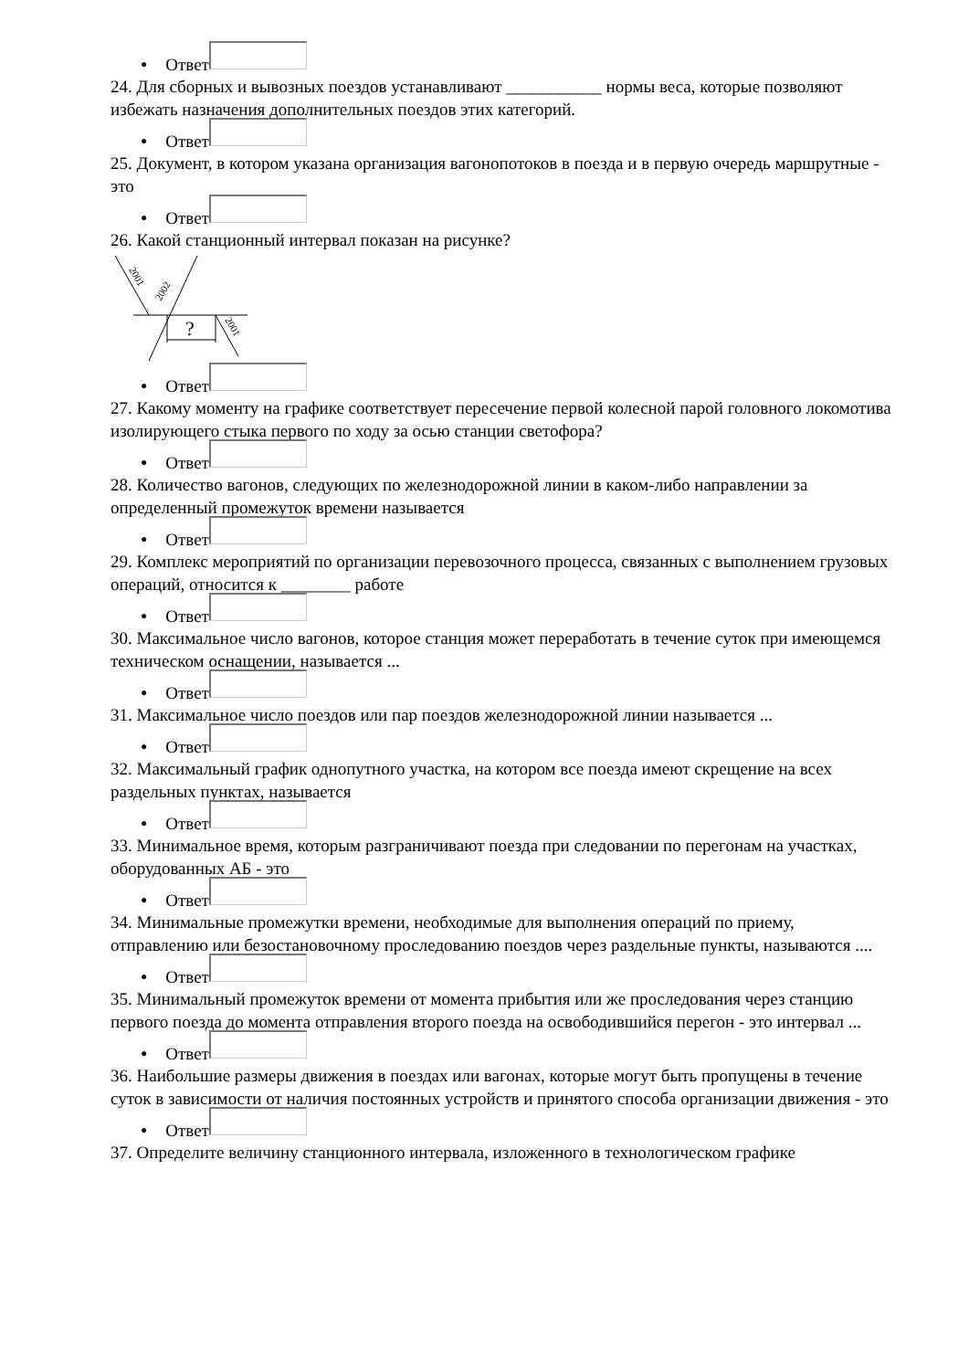● Ответ
24. Для сборных и вывозных поездов устанавливают ___________ нормы веса, которые позволяют избежать назначения дополнительных поездов этих категорий.
● Ответ
25. Документ, в котором указана организация вагонопотоков в поезда и в первую очередь маршрутные - это
● Ответ
26. Какой станционный интервал показан на рисунке?
?
2001
2002
2001
● Ответ
27. Какому моменту на графике соответствует пересечение первой колесной парой головного локомотива изолирующего стыка первого по ходу за осью станции светофора?
● Ответ
28. Количество вагонов, следующих по железнодорожной линии в каком-либо направлении за определенный промежуток времени называется
● Ответ
29. Комплекс мероприятий по организации перевозочного процесса, связанных с выполнением грузовых операций, относится к ________ работе
● Ответ
30. Максимальное число вагонов, которое станция может переработать в течение суток при имеющемся техническом оснащении, называется ...
● Ответ
31. Максимальное число поездов или пар поездов железнодорожной линии называется ...
● Ответ
32. Максимальный график однопутного участка, на котором все поезда имеют скрещение на всех раздельных пунктах, называется
● Ответ
33. Минимальное время, которым разграничивают поезда при следовании по перегонам на участках, оборудованных АБ - это
● Ответ
34. Минимальные промежутки времени, необходимые для выполнения операций по приему, отправлению или безостановочному проследованию поездов через раздельные пункты, называются ....
● Ответ
35. Минимальный промежуток времени от момента прибытия или же проследования через станцию первого поезда до момента отправления второго поезда на освободившийся перегон - это интервал ...
● Ответ
36. Наибольшие размеры движения в поездах или вагонах, которые могут быть пропущены в течение суток в зависимости от наличия постоянных устройств и принятого способа организации движения - это
● Ответ
37. Определите величину станционного интервала, изложенного в технологическом графике